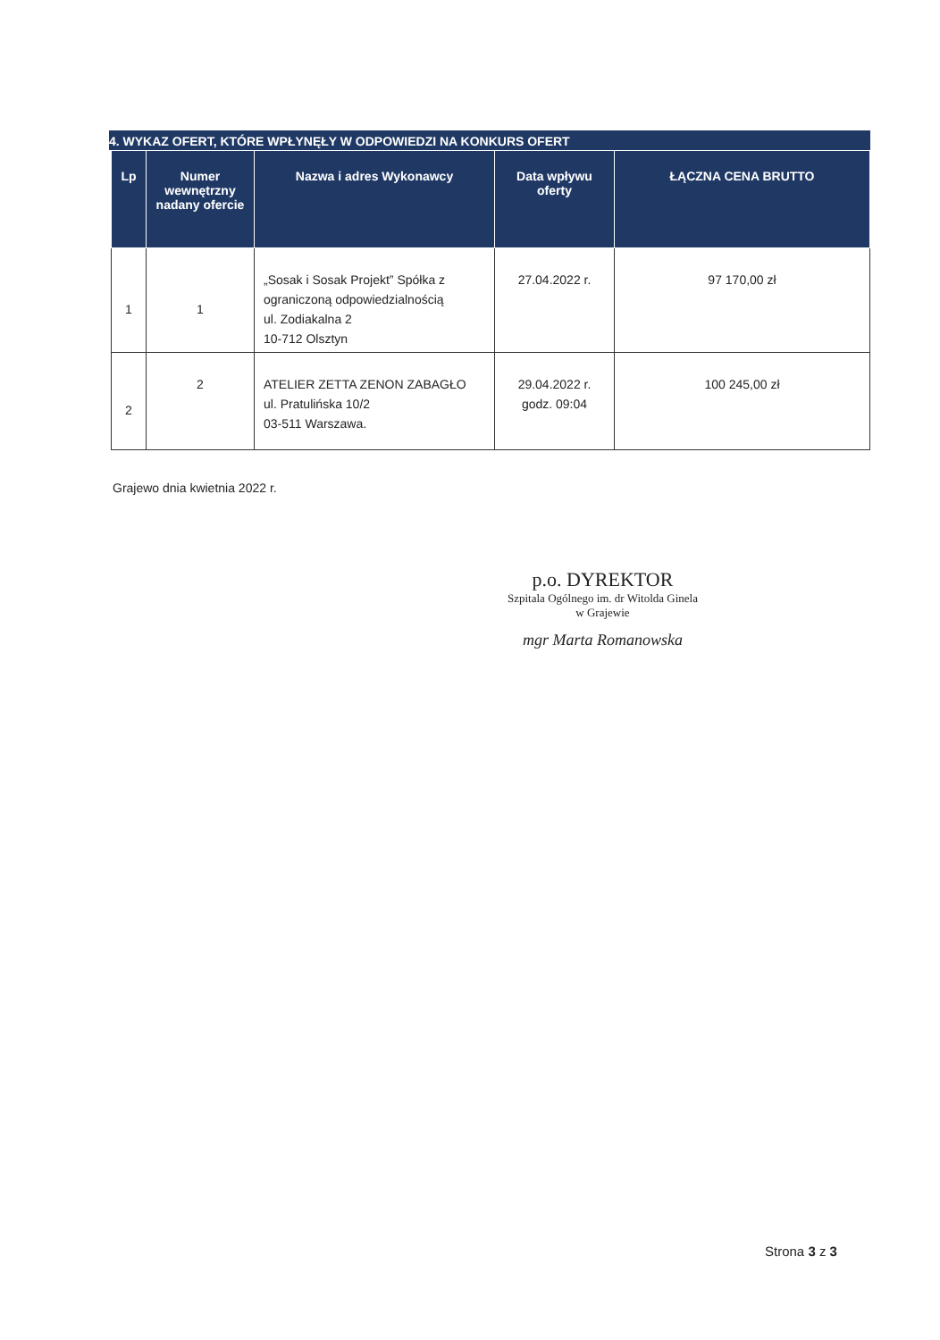4. WYKAZ OFERT, KTÓRE WPŁYNĘŁY W ODPOWIEDZI NA KONKURS OFERT
| Lp | Numer wewnętrzny nadany ofercie | Nazwa i adres Wykonawcy | Data wpływu oferty | ŁĄCZNA CENA BRUTTO |
| --- | --- | --- | --- | --- |
| 1 | 1 | „Sosak i Sosak Projekt” Spółka z ograniczoną odpowiedzialnością ul. Zodiakalna 2 10-712 Olsztyn | 27.04.2022 r. | 97 170,00 zł |
| 2 | 2 | ATELIER ZETTA ZENON ZABAGŁO ul. Pratulińska 10/2 03-511 Warszawa. | 29.04.2022 r. godz. 09:04 | 100 245,00 zł |
Grajewo dnia kwietnia 2022 r.
p.o. DYREKTOR
Szpitala Ogólnego im. dr Witolda Ginela
w Grajewie
mgr Marta Romanowska
Strona 3 z 3